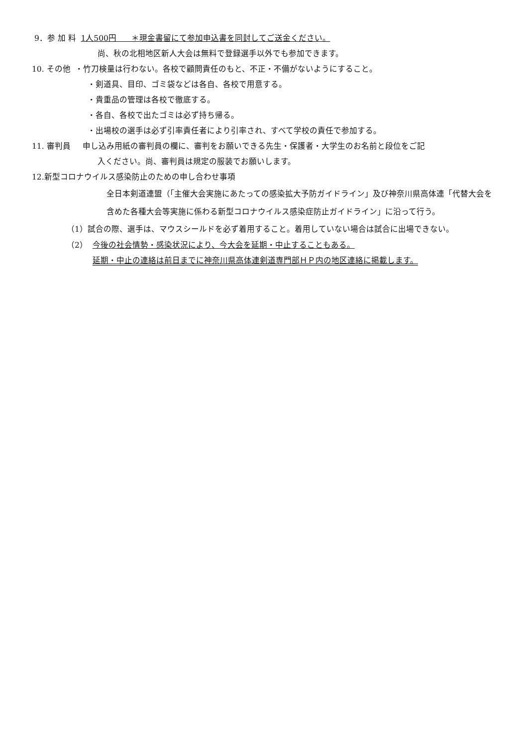9．参 加 料 1人500円 ＊現金書留にて参加申込書を同封してご送金ください。
尚、秋の北相地区新人大会は無料で登録選手以外でも参加できます。
10. その他 ・竹刀検量は行わない。各校で顧問責任のもと、不正・不備がないようにすること。
・剣道具、目印、ゴミ袋などは各自、各校で用意する。
・貴重品の管理は各校で徹底する。
・各自、各校で出たゴミは必ず持ち帰る。
・出場校の選手は必ず引率責任者により引率され、すべて学校の責任で参加する。
11. 審判員 申し込み用紙の審判員の欄に、審判をお願いできる先生・保護者・大学生のお名前と段位をご記
入ください。尚、審判員は規定の服装でお願いします。
12.新型コロナウイルス感染防止のための申し合わせ事項
全日本剣道連盟（「主催大会実施にあたっての感染拡大予防ガイドライン」及び神奈川県高体連「代替大会を含めた各種大会等実施に係わる新型コロナウイルス感染症防止ガイドライン」に沿って行う。
（1）試合の際、選手は、マウスシールドを必ず着用すること。着用していない場合は試合に出場できない。
（2） 今後の社会情勢・感染状況により、今大会を延期・中止することもある。
延期・中止の連絡は前日までに神奈川県高体連剣道専門部ＨＰ内の地区連絡に掲載します。